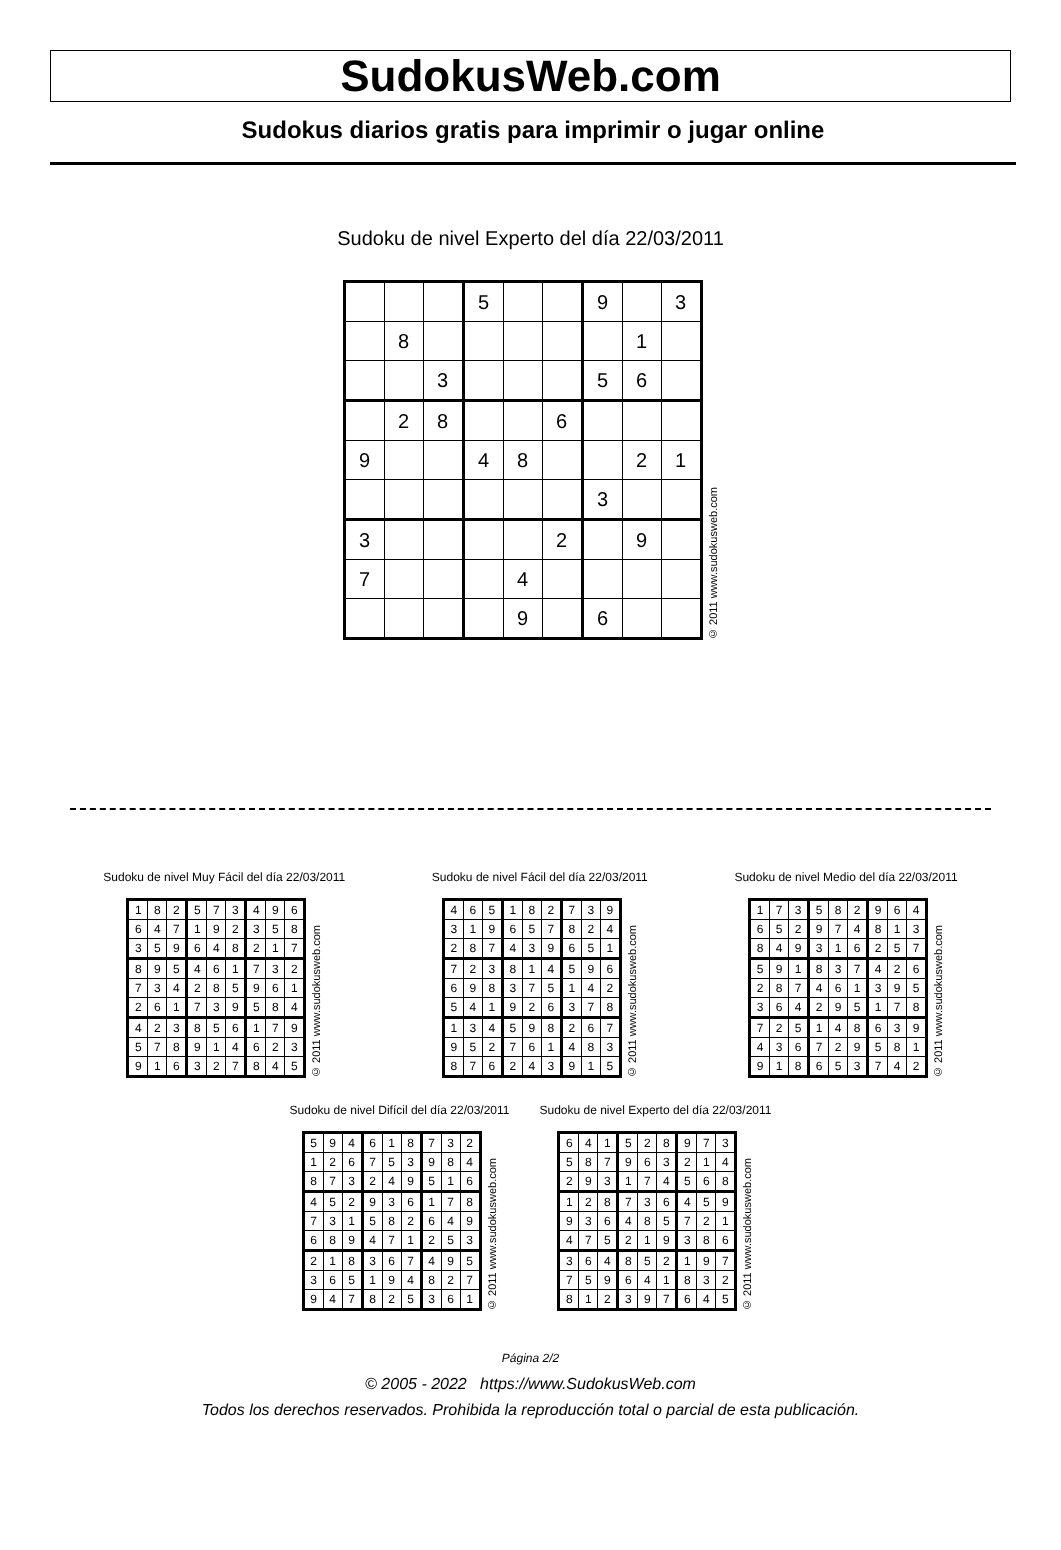SudokusWeb.com
Sudokus diarios gratis para imprimir o jugar online
Sudoku de nivel Experto del día 22/03/2011
| | | | 5 | | | 9 | | 3 |
| | 8 | | | | | | 1 | |
| | | 3 | | | | 5 | 6 | |
| | 2 | 8 | | | 6 | | | |
| 9 | | | 4 | 8 | | | 2 | 1 |
| | | | | | | 3 | | |
| 3 | | | | | 2 | | 9 | |
| 7 | | | | 4 | | | | |
| | | | | 9 | | 6 | | |
© 2011 www.sudokusweb.com
Sudoku de nivel Muy Fácil del día 22/03/2011
| 1 | 8 | 2 | 5 | 7 | 3 | 4 | 9 | 6 |
| 6 | 4 | 7 | 1 | 9 | 2 | 3 | 5 | 8 |
| 3 | 5 | 9 | 6 | 4 | 8 | 2 | 1 | 7 |
| 8 | 9 | 5 | 4 | 6 | 1 | 7 | 3 | 2 |
| 7 | 3 | 4 | 2 | 8 | 5 | 9 | 6 | 1 |
| 2 | 6 | 1 | 7 | 3 | 9 | 5 | 8 | 4 |
| 4 | 2 | 3 | 8 | 5 | 6 | 1 | 7 | 9 |
| 5 | 7 | 8 | 9 | 1 | 4 | 6 | 2 | 3 |
| 9 | 1 | 6 | 3 | 2 | 7 | 8 | 4 | 5 |
© 2011 www.sudokusweb.com
Sudoku de nivel Fácil del día 22/03/2011
| 4 | 6 | 5 | 1 | 8 | 2 | 7 | 3 | 9 |
| 3 | 1 | 9 | 6 | 5 | 7 | 8 | 2 | 4 |
| 2 | 8 | 7 | 4 | 3 | 9 | 6 | 5 | 1 |
| 7 | 2 | 3 | 8 | 1 | 4 | 5 | 9 | 6 |
| 6 | 9 | 8 | 3 | 7 | 5 | 1 | 4 | 2 |
| 5 | 4 | 1 | 9 | 2 | 6 | 3 | 7 | 8 |
| 1 | 3 | 4 | 5 | 9 | 8 | 2 | 6 | 7 |
| 9 | 5 | 2 | 7 | 6 | 1 | 4 | 8 | 3 |
| 8 | 7 | 6 | 2 | 4 | 3 | 9 | 1 | 5 |
© 2011 www.sudokusweb.com
Sudoku de nivel Medio del día 22/03/2011
| 1 | 7 | 3 | 5 | 8 | 2 | 9 | 6 | 4 |
| 6 | 5 | 2 | 9 | 7 | 4 | 8 | 1 | 3 |
| 8 | 4 | 9 | 3 | 1 | 6 | 2 | 5 | 7 |
| 5 | 9 | 1 | 8 | 3 | 7 | 4 | 2 | 6 |
| 2 | 8 | 7 | 4 | 6 | 1 | 3 | 9 | 5 |
| 3 | 6 | 4 | 2 | 9 | 5 | 1 | 7 | 8 |
| 7 | 2 | 5 | 1 | 4 | 8 | 6 | 3 | 9 |
| 4 | 3 | 6 | 7 | 2 | 9 | 5 | 8 | 1 |
| 9 | 1 | 8 | 6 | 5 | 3 | 7 | 4 | 2 |
© 2011 www.sudokusweb.com
Sudoku de nivel Difícil del día 22/03/2011
| 5 | 9 | 4 | 6 | 1 | 8 | 7 | 3 | 2 |
| 1 | 2 | 6 | 7 | 5 | 3 | 9 | 8 | 4 |
| 8 | 7 | 3 | 2 | 4 | 9 | 5 | 1 | 6 |
| 4 | 5 | 2 | 9 | 3 | 6 | 1 | 7 | 8 |
| 7 | 3 | 1 | 5 | 8 | 2 | 6 | 4 | 9 |
| 6 | 8 | 9 | 4 | 7 | 1 | 2 | 5 | 3 |
| 2 | 1 | 8 | 3 | 6 | 7 | 4 | 9 | 5 |
| 3 | 6 | 5 | 1 | 9 | 4 | 8 | 2 | 7 |
| 9 | 4 | 7 | 8 | 2 | 5 | 3 | 6 | 1 |
© 2011 www.sudokusweb.com
Sudoku de nivel Experto del día 22/03/2011
| 6 | 4 | 1 | 5 | 2 | 8 | 9 | 7 | 3 |
| 5 | 8 | 7 | 9 | 6 | 3 | 2 | 1 | 4 |
| 2 | 9 | 3 | 1 | 7 | 4 | 5 | 6 | 8 |
| 1 | 2 | 8 | 7 | 3 | 6 | 4 | 5 | 9 |
| 9 | 3 | 6 | 4 | 8 | 5 | 7 | 2 | 1 |
| 4 | 7 | 5 | 2 | 1 | 9 | 3 | 8 | 6 |
| 3 | 6 | 4 | 8 | 5 | 2 | 1 | 9 | 7 |
| 7 | 5 | 9 | 6 | 4 | 1 | 8 | 3 | 2 |
| 8 | 1 | 2 | 3 | 9 | 7 | 6 | 4 | 5 |
© 2011 www.sudokusweb.com
Página 2/2
© 2005 - 2022 https://www.SudokusWeb.com
Todos los derechos reservados. Prohibida la reproducción total o parcial de esta publicación.